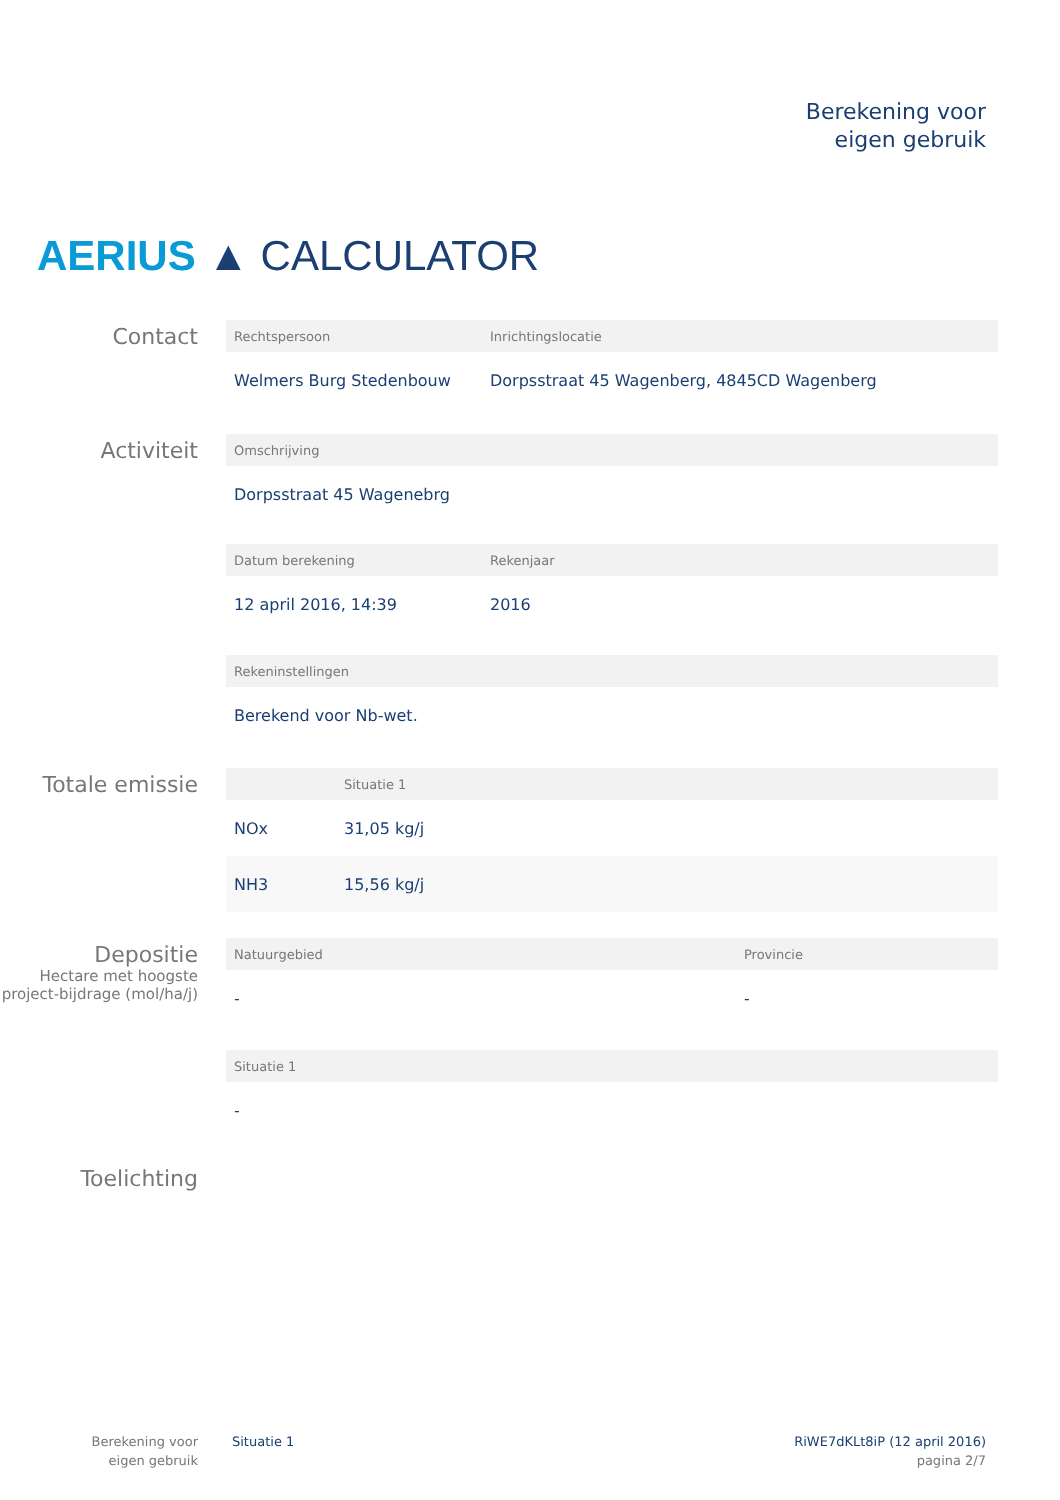Berekening voor
eigen gebruik
AERIUS ▲ CALCULATOR
Contact
| Rechtspersoon | Inrichtingslocatie |
| --- | --- |
| Welmers Burg Stedenbouw | Dorpsstraat 45 Wagenberg, 4845CD Wagenberg |
Activiteit
| Omschrijving |
| --- |
| Dorpsstraat 45 Wagenebrg |
| Datum berekening | Rekenjaar |
| --- | --- |
| 12 april 2016, 14:39 | 2016 |
| Rekeninstellingen |
| --- |
| Berekend voor Nb-wet. |
Totale emissie
| | Situatie 1 |
| --- | --- |
| NOx | 31,05 kg/j |
| NH3 | 15,56 kg/j |
Depositie
Hectare met hoogste project-bijdrage (mol/ha/j)
| Natuurgebied | Provincie |
| --- | --- |
| - | - |
| Situatie 1 |
| --- |
| - |
Toelichting
Berekening voor eigen gebruik
Situatie 1
RiWE7dKLt8iP (12 april 2016)
pagina 2/7